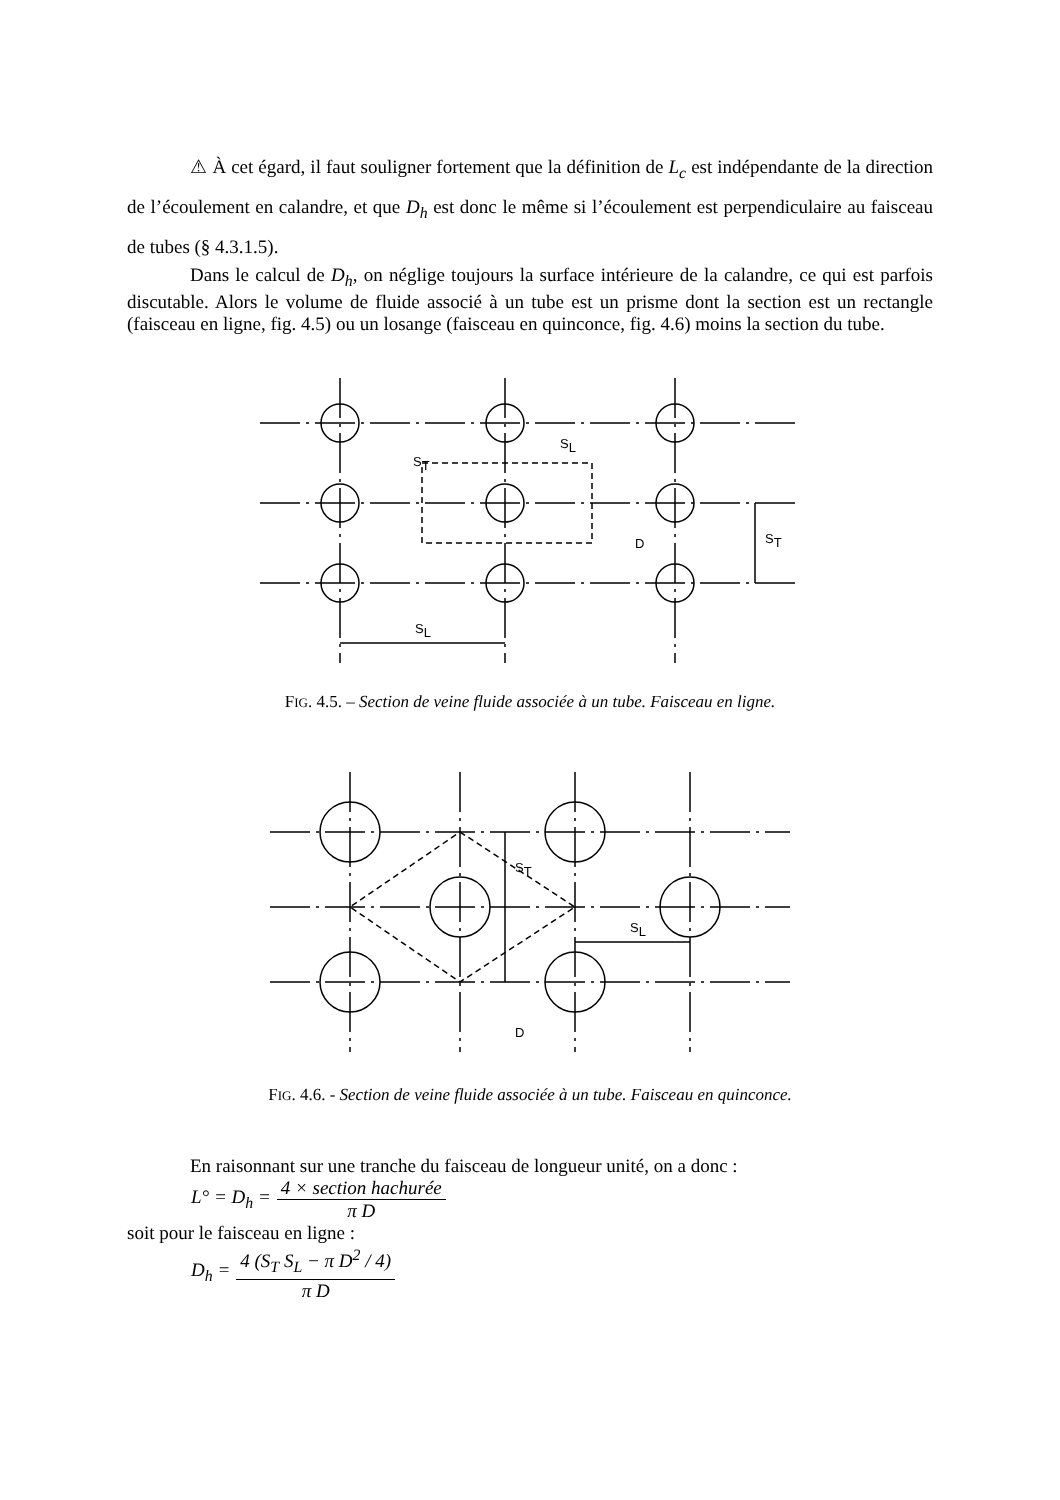⚠ À cet égard, il faut souligner fortement que la définition de L<sub>c</sub> est indépendante de la direction de l’écoulement en calandre, et que D<sub>h</sub> est donc le même si l’écoulement est perpendiculaire au faisceau de tubes (§ 4.3.1.5).
Dans le calcul de D<sub>h</sub>, on néglige toujours la surface intérieure de la calandre, ce qui est parfois discutable. Alors le volume de fluide associé à un tube est un prisme dont la section est un rectangle (faisceau en ligne, fig. 4.5) ou un losange (faisceau en quinconce, fig. 4.6) moins la section du tube.
ST
SL
D
ST
SL
FIG. 4.5. – Section de veine fluide associée à un tube. Faisceau en ligne.
ST
SL
D
FIG. 4.6. - Section de veine fluide associée à un tube. Faisceau en quinconce.
En raisonnant sur une tranche du faisceau de longueur unité, on a donc :
L° = D<sub>h</sub> = 4 × section hachurée π D
soit pour le faisceau en ligne :
D<sub>h</sub> = 4 (S<sub>T</sub> S<sub>L</sub> − π D<sup>2</sup> / 4) π D